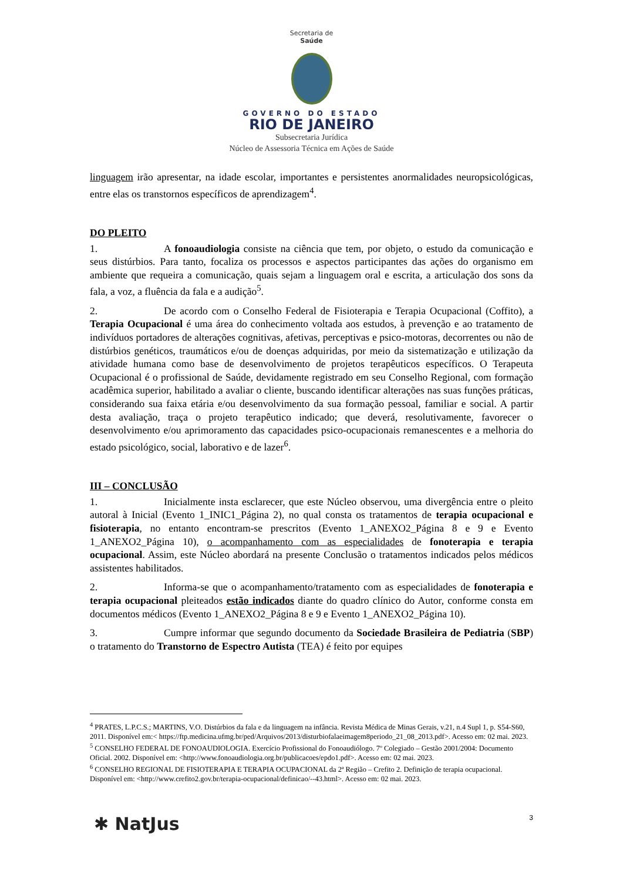Secretaria de
Saúde
GOVERNO DO ESTADO
RIO DE JANEIRO
Subsecretaria Jurídica
Núcleo de Assessoria Técnica em Ações de Saúde
linguagem irão apresentar, na idade escolar, importantes e persistentes anormalidades neuropsicológicas, entre elas os transtornos específicos de aprendizagem<sup>4</sup>.
DO PLEITO
1. A fonoaudiologia consiste na ciência que tem, por objeto, o estudo da comunicação e seus distúrbios. Para tanto, focaliza os processos e aspectos participantes das ações do organismo em ambiente que requeira a comunicação, quais sejam a linguagem oral e escrita, a articulação dos sons da fala, a voz, a fluência da fala e a audição<sup>5</sup>.
2. De acordo com o Conselho Federal de Fisioterapia e Terapia Ocupacional (Coffito), a Terapia Ocupacional é uma área do conhecimento voltada aos estudos, à prevenção e ao tratamento de indivíduos portadores de alterações cognitivas, afetivas, perceptivas e psico-motoras, decorrentes ou não de distúrbios genéticos, traumáticos e/ou de doenças adquiridas, por meio da sistematização e utilização da atividade humana como base de desenvolvimento de projetos terapêuticos específicos. O Terapeuta Ocupacional é o profissional de Saúde, devidamente registrado em seu Conselho Regional, com formação acadêmica superior, habilitado a avaliar o cliente, buscando identificar alterações nas suas funções práticas, considerando sua faixa etária e/ou desenvolvimento da sua formação pessoal, familiar e social. A partir desta avaliação, traça o projeto terapêutico indicado; que deverá, resolutivamente, favorecer o desenvolvimento e/ou aprimoramento das capacidades psico-ocupacionais remanescentes e a melhoria do estado psicológico, social, laborativo e de lazer<sup>6</sup>.
III – CONCLUSÃO
1. Inicialmente insta esclarecer, que este Núcleo observou, uma divergência entre o pleito autoral à Inicial (Evento 1_INIC1_Página 2), no qual consta os tratamentos de terapia ocupacional e fisioterapia, no entanto encontram-se prescritos (Evento 1_ANEXO2_Página 8 e 9 e Evento 1_ANEXO2_Página 10), o acompanhamento com as especialidades de fonoterapia e terapia ocupacional. Assim, este Núcleo abordará na presente Conclusão o tratamentos indicados pelos médicos assistentes habilitados.
2. Informa-se que o acompanhamento/tratamento com as especialidades de fonoterapia e terapia ocupacional pleiteados estão indicados diante do quadro clínico do Autor, conforme consta em documentos médicos (Evento 1_ANEXO2_Página 8 e 9 e Evento 1_ANEXO2_Página 10).
3. Cumpre informar que segundo documento da Sociedade Brasileira de Pediatria (SBP) o tratamento do Transtorno de Espectro Autista (TEA) é feito por equipes
<sup>4</sup> PRATES, L.P.C.S.; MARTINS, V.O. Distúrbios da fala e da linguagem na infância. Revista Médica de Minas Gerais, v.21, n.4 Supl 1, p. S54-S60, 2011. Disponível em:< https://ftp.medicina.ufmg.br/ped/Arquivos/2013/disturbiofalaeimagem8periodo_21_08_2013.pdf>. Acesso em: 02 mai. 2023.
<sup>5</sup> CONSELHO FEDERAL DE FONOAUDIOLOGIA. Exercício Profissional do Fonoaudiólogo. 7º Colegiado – Gestão 2001/2004: Documento Oficial. 2002. Disponível em: <http://www.fonoaudiologia.org.br/publicacoes/epdo1.pdf>. Acesso em: 02 mai. 2023.
<sup>6</sup> CONSELHO REGIONAL DE FISIOTERAPIA E TERAPIA OCUPACIONAL da 2ª Região – Crefito 2. Definição de terapia ocupacional. Disponível em: <http://www.crefito2.gov.br/terapia-ocupacional/definicao/--43.html>. Acesso em: 02 mai. 2023.
✱ NatJus 3